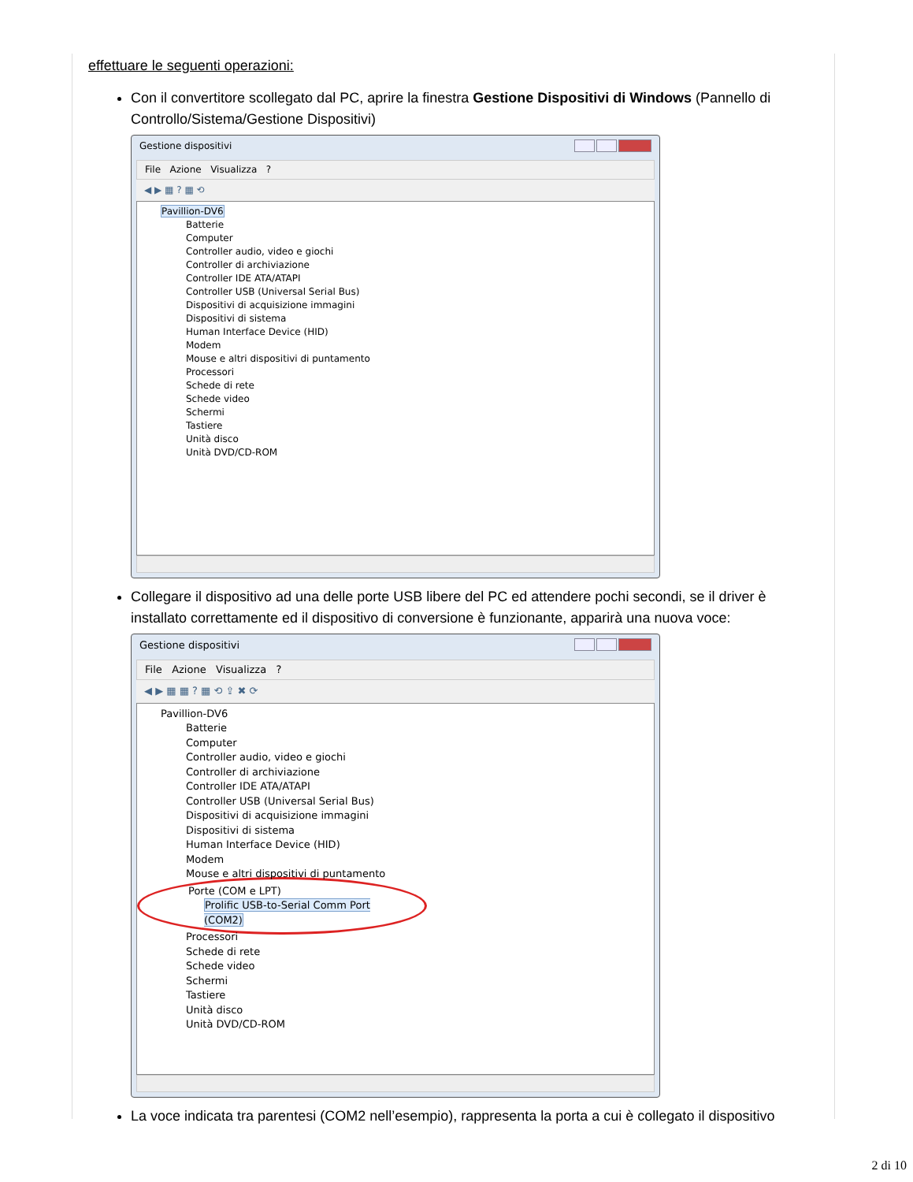effettuare le seguenti operazioni:
Con il convertitore scollegato dal PC, aprire la finestra Gestione Dispositivi di Windows (Pannello di Controllo/Sistema/Gestione Dispositivi)
Gestione dispositivi
File Azione Visualizza ?
◀ ▶ ▦ ? ▦ ⟲
Pavillion-DV6
Batterie
Computer
Controller audio, video e giochi
Controller di archiviazione
Controller IDE ATA/ATAPI
Controller USB (Universal Serial Bus)
Dispositivi di acquisizione immagini
Dispositivi di sistema
Human Interface Device (HID)
Modem
Mouse e altri dispositivi di puntamento
Processori
Schede di rete
Schede video
Schermi
Tastiere
Unità disco
Unità DVD/CD-ROM
Collegare il dispositivo ad una delle porte USB libere del PC ed attendere pochi secondi, se il driver è installato correttamente ed il dispositivo di conversione è funzionante, apparirà una nuova voce:
Gestione dispositivi
File Azione Visualizza ?
◀ ▶ ▦ ▦ ? ▦ ⟲ ⇪ ✖ ⟳
Pavillion-DV6
Batterie
Computer
Controller audio, video e giochi
Controller di archiviazione
Controller IDE ATA/ATAPI
Controller USB (Universal Serial Bus)
Dispositivi di acquisizione immagini
Dispositivi di sistema
Human Interface Device (HID)
Modem
Mouse e altri dispositivi di puntamento
Porte (COM e LPT)
Prolific USB-to-Serial Comm Port (COM2)
Processori
Schede di rete
Schede video
Schermi
Tastiere
Unità disco
Unità DVD/CD-ROM
La voce indicata tra parentesi (COM2 nell’esempio), rappresenta la porta a cui è collegato il dispositivo
2 di 10